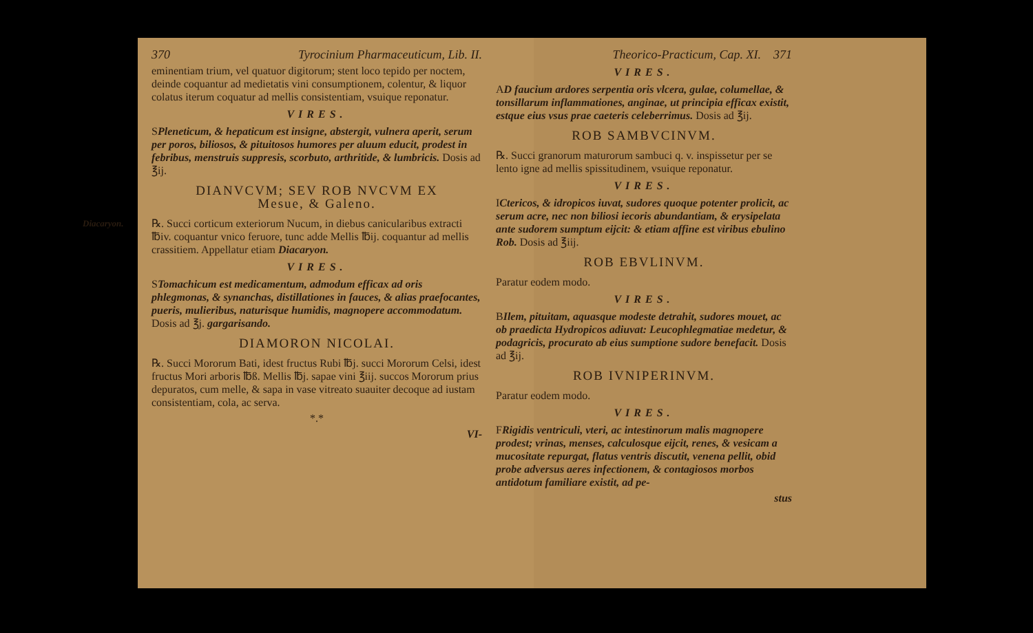370 Tyrocinium Pharmaceuticum, Lib. II.
eminentiam trium, vel quatuor digitorum; stent loco tepido per noctem, deinde coquantur ad medietatis vini consumptionem, colentur, & liquor colatus iterum coquatur ad mellis consistentiam, vsuique reponatur.
VIRES.
SPleneticum, & hepaticum est insigne, abstergit, vulnera aperit, serum per poros, biliosos, & pituitosos humores per aluum educit, prodest in febribus, menstruis suppresis, scorbuto, arthritide, & lumbricis. Dosis ad ℥ij.
DIANVCVM; SEV ROB NVCVM EX
Mesue, & Galeno.
Diacaryon. ℞. Succi corticum exteriorum Nucum, in diebus canicularibus extracti ℔iv. coquantur vnico feruore, tunc adde Mellis ℔ij. coquantur ad mellis crassitiem. Appellatur etiam Diacaryon.
VIRES.
STomachicum est medicamentum, admodum efficax ad oris phlegmonas, & synanchas, distillationes in fauces, & alias praefocantes, pueris, mulieribus, naturisque humidis, magnopere accommodatum. Dosis ad ℥j. gargarisando.
DIAMORON NICOLAI.
℞. Succi Mororum Bati, idest fructus Rubi ℔j. succi Mororum Celsi, idest fructus Mori arboris ℔ß. Mellis ℔j. sapae vini ℥iij. succos Mororum prius depuratos, cum melle, & sapa in vase vitreato suauiter decoque ad iustam consistentiam, cola, ac serva.
*.*
VI-
Theorico-Practicum, Cap. XI. 371
VIRES.
AD faucium ardores serpentia oris vlcera, gulae, columellae, & tonsillarum inflammationes, anginae, ut principia efficax existit, estque eius vsus prae caeteris celeberrimus. Dosis ad ℥ij.
ROB SAMBVCINVM.
℞. Succi granorum maturorum sambuci q. v. inspissetur per se lento igne ad mellis spissitudinem, vsuique reponatur.
VIRES.
ICtericos, & idropicos iuvat, sudores quoque potenter prolicit, ac serum acre, nec non biliosi iecoris abundantiam, & erysipelata ante sudorem sumptum eijcit: & etiam affine est viribus ebulino Rob. Dosis ad ℥iij.
ROB EBVLINVM.
Paratur eodem modo.
VIRES.
BIlem, pituitam, aquasque modeste detrahit, sudores mouet, ac ob praedicta Hydropicos adiuvat: Leucophlegmatiae medetur, & podagricis, procurato ab eius sumptione sudore benefacit. Dosis ad ℥ij.
ROB IVNIPERINVM.
Paratur eodem modo.
VIRES.
FRigidis ventriculi, vteri, ac intestinorum malis magnopere prodest; vrinas, menses, calculosque eijcit, renes, & vesicam a mucositate repurgat, flatus ventris discutit, venena pellit, obid probe adversus aeres infectionem, & contagiosos morbos antidotum familiare existit, ad pe-
stus